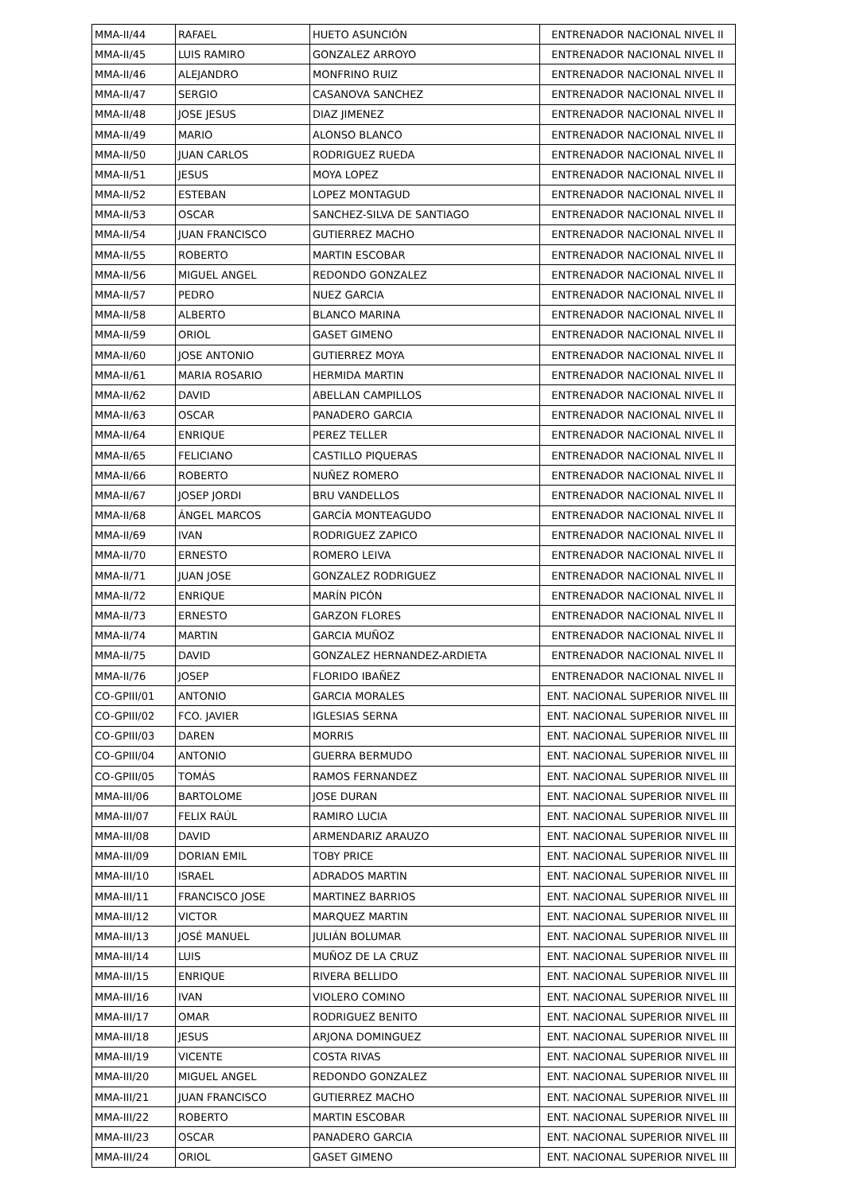| MMA-II/44 | RAFAEL | HUETO ASUNCIÓN | ENTRENADOR NACIONAL NIVEL II |
| MMA-II/45 | LUIS RAMIRO | GONZALEZ ARROYO | ENTRENADOR NACIONAL NIVEL II |
| MMA-II/46 | ALEJANDRO | MONFRINO RUIZ | ENTRENADOR NACIONAL NIVEL II |
| MMA-II/47 | SERGIO | CASANOVA SANCHEZ | ENTRENADOR NACIONAL NIVEL II |
| MMA-II/48 | JOSE JESUS | DIAZ JIMENEZ | ENTRENADOR NACIONAL NIVEL II |
| MMA-II/49 | MARIO | ALONSO BLANCO | ENTRENADOR NACIONAL NIVEL II |
| MMA-II/50 | JUAN CARLOS | RODRIGUEZ RUEDA | ENTRENADOR NACIONAL NIVEL II |
| MMA-II/51 | JESUS | MOYA LOPEZ | ENTRENADOR NACIONAL NIVEL II |
| MMA-II/52 | ESTEBAN | LOPEZ MONTAGUD | ENTRENADOR NACIONAL NIVEL II |
| MMA-II/53 | OSCAR | SANCHEZ-SILVA DE SANTIAGO | ENTRENADOR NACIONAL NIVEL II |
| MMA-II/54 | JUAN FRANCISCO | GUTIERREZ MACHO | ENTRENADOR NACIONAL NIVEL II |
| MMA-II/55 | ROBERTO | MARTIN ESCOBAR | ENTRENADOR NACIONAL NIVEL II |
| MMA-II/56 | MIGUEL ANGEL | REDONDO GONZALEZ | ENTRENADOR NACIONAL NIVEL II |
| MMA-II/57 | PEDRO | NUEZ GARCIA | ENTRENADOR NACIONAL NIVEL II |
| MMA-II/58 | ALBERTO | BLANCO MARINA | ENTRENADOR NACIONAL NIVEL II |
| MMA-II/59 | ORIOL | GASET GIMENO | ENTRENADOR NACIONAL NIVEL II |
| MMA-II/60 | JOSE ANTONIO | GUTIERREZ MOYA | ENTRENADOR NACIONAL NIVEL II |
| MMA-II/61 | MARIA ROSARIO | HERMIDA MARTIN | ENTRENADOR NACIONAL NIVEL II |
| MMA-II/62 | DAVID | ABELLAN CAMPILLOS | ENTRENADOR NACIONAL NIVEL II |
| MMA-II/63 | OSCAR | PANADERO GARCIA | ENTRENADOR NACIONAL NIVEL II |
| MMA-II/64 | ENRIQUE | PEREZ TELLER | ENTRENADOR NACIONAL NIVEL II |
| MMA-II/65 | FELICIANO | CASTILLO PIQUERAS | ENTRENADOR NACIONAL NIVEL II |
| MMA-II/66 | ROBERTO | NUÑEZ ROMERO | ENTRENADOR NACIONAL NIVEL II |
| MMA-II/67 | JOSEP JORDI | BRU VANDELLOS | ENTRENADOR NACIONAL NIVEL II |
| MMA-II/68 | ÁNGEL MARCOS | GARCÍA MONTEAGUDO | ENTRENADOR NACIONAL NIVEL II |
| MMA-II/69 | IVAN | RODRIGUEZ ZAPICO | ENTRENADOR NACIONAL NIVEL II |
| MMA-II/70 | ERNESTO | ROMERO LEIVA | ENTRENADOR NACIONAL NIVEL II |
| MMA-II/71 | JUAN JOSE | GONZALEZ RODRIGUEZ | ENTRENADOR NACIONAL NIVEL II |
| MMA-II/72 | ENRIQUE | MARÍN PICÓN | ENTRENADOR NACIONAL NIVEL II |
| MMA-II/73 | ERNESTO | GARZON FLORES | ENTRENADOR NACIONAL NIVEL II |
| MMA-II/74 | MARTIN | GARCIA MUÑOZ | ENTRENADOR NACIONAL NIVEL II |
| MMA-II/75 | DAVID | GONZALEZ HERNANDEZ-ARDIETA | ENTRENADOR NACIONAL NIVEL II |
| MMA-II/76 | JOSEP | FLORIDO IBAÑEZ | ENTRENADOR NACIONAL NIVEL II |
| CO-GPIII/01 | ANTONIO | GARCIA MORALES | ENT. NACIONAL SUPERIOR NIVEL III |
| CO-GPIII/02 | FCO. JAVIER | IGLESIAS SERNA | ENT. NACIONAL SUPERIOR NIVEL III |
| CO-GPIII/03 | DAREN | MORRIS | ENT. NACIONAL SUPERIOR NIVEL III |
| CO-GPIII/04 | ANTONIO | GUERRA BERMUDO | ENT. NACIONAL SUPERIOR NIVEL III |
| CO-GPIII/05 | TOMÁS | RAMOS FERNANDEZ | ENT. NACIONAL SUPERIOR NIVEL III |
| MMA-III/06 | BARTOLOME | JOSE DURAN | ENT. NACIONAL SUPERIOR NIVEL III |
| MMA-III/07 | FELIX RAÚL | RAMIRO LUCIA | ENT. NACIONAL SUPERIOR NIVEL III |
| MMA-III/08 | DAVID | ARMENDARIZ ARAUZO | ENT. NACIONAL SUPERIOR NIVEL III |
| MMA-III/09 | DORIAN EMIL | TOBY PRICE | ENT. NACIONAL SUPERIOR NIVEL III |
| MMA-III/10 | ISRAEL | ADRADOS MARTIN | ENT. NACIONAL SUPERIOR NIVEL III |
| MMA-III/11 | FRANCISCO JOSE | MARTINEZ BARRIOS | ENT. NACIONAL SUPERIOR NIVEL III |
| MMA-III/12 | VICTOR | MARQUEZ MARTIN | ENT. NACIONAL SUPERIOR NIVEL III |
| MMA-III/13 | JOSÉ MANUEL | JULIÁN BOLUMAR | ENT. NACIONAL SUPERIOR NIVEL III |
| MMA-III/14 | LUIS | MUÑOZ DE LA CRUZ | ENT. NACIONAL SUPERIOR NIVEL III |
| MMA-III/15 | ENRIQUE | RIVERA BELLIDO | ENT. NACIONAL SUPERIOR NIVEL III |
| MMA-III/16 | IVAN | VIOLERO COMINO | ENT. NACIONAL SUPERIOR NIVEL III |
| MMA-III/17 | OMAR | RODRIGUEZ BENITO | ENT. NACIONAL SUPERIOR NIVEL III |
| MMA-III/18 | JESUS | ARJONA DOMINGUEZ | ENT. NACIONAL SUPERIOR NIVEL III |
| MMA-III/19 | VICENTE | COSTA RIVAS | ENT. NACIONAL SUPERIOR NIVEL III |
| MMA-III/20 | MIGUEL ANGEL | REDONDO GONZALEZ | ENT. NACIONAL SUPERIOR NIVEL III |
| MMA-III/21 | JUAN FRANCISCO | GUTIERREZ MACHO | ENT. NACIONAL SUPERIOR NIVEL III |
| MMA-III/22 | ROBERTO | MARTIN ESCOBAR | ENT. NACIONAL SUPERIOR NIVEL III |
| MMA-III/23 | OSCAR | PANADERO GARCIA | ENT. NACIONAL SUPERIOR NIVEL III |
| MMA-III/24 | ORIOL | GASET GIMENO | ENT. NACIONAL SUPERIOR NIVEL III |